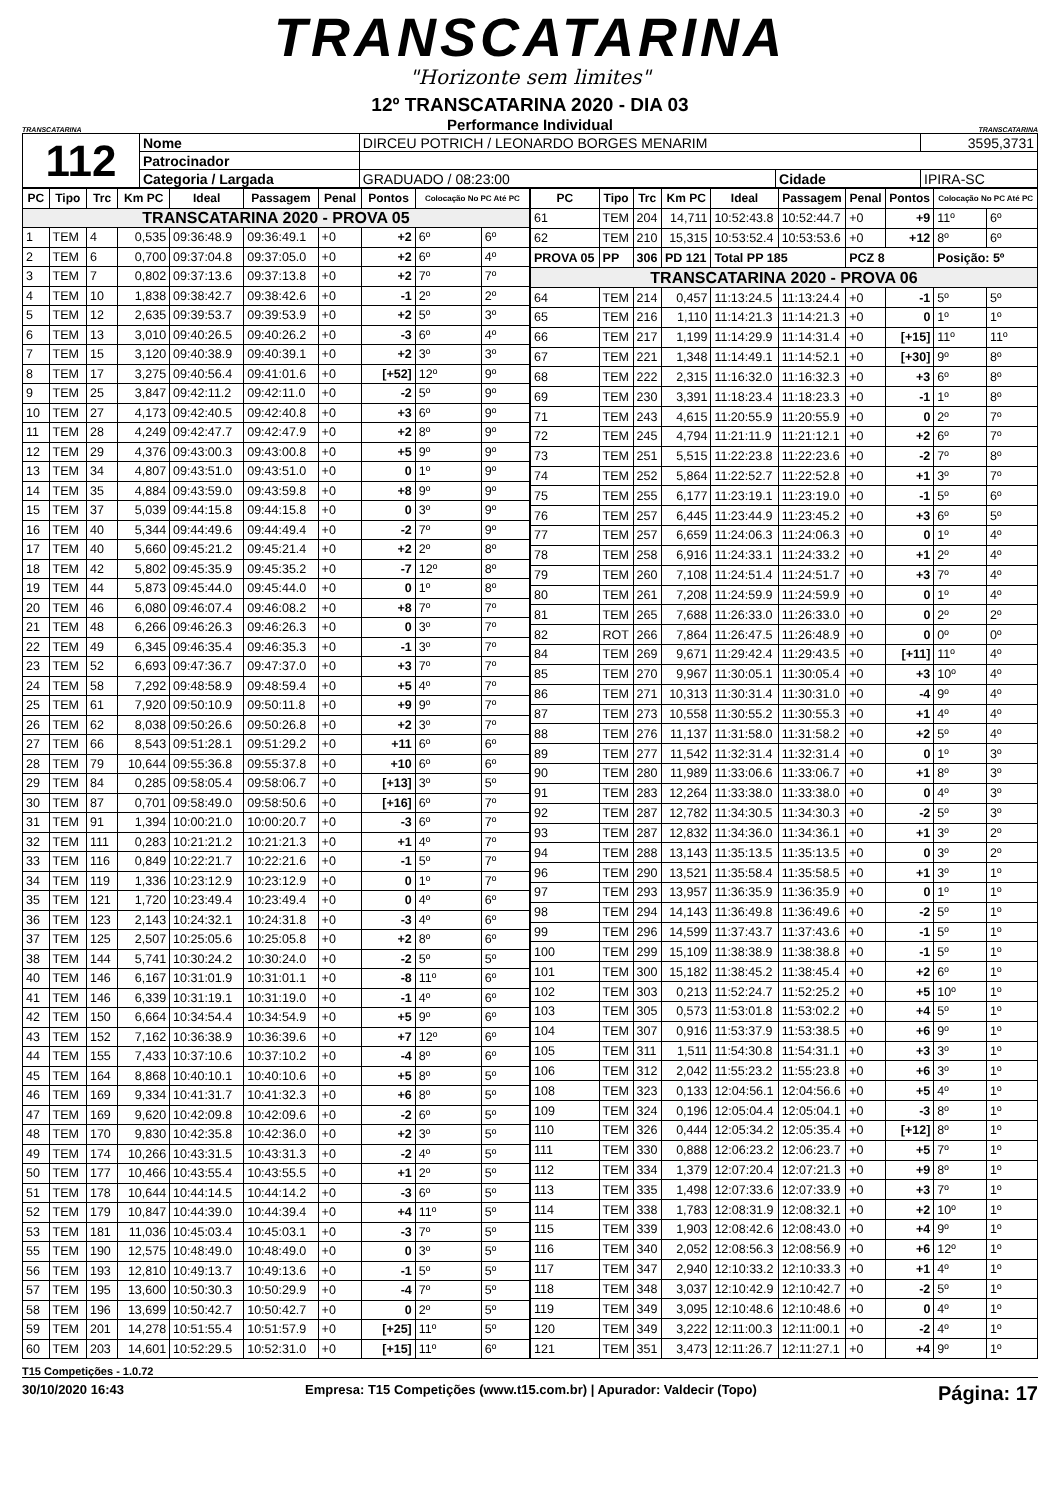TRANSCATARINA
"Horizonte sem limites"
TRANSCATARINA
12º TRANSCATARINA 2020 - DIA 03
Performance Individual
TRANSCATARINA
| 112 | Nome | DIRCEU POTRICH / LEONARDO BORGES MENARIM | | | 3595,3731 |
| | Patrocinador | | | | |
| | Categoria / Largada | GRADUADO / 08:23:00 | Cidade | IPIRA-SC | |
| PC | Tipo | Trc | Km PC | Ideal | Passagem | Penal | Pontos | Colocação No PC Até PC | |
| --- | --- | --- | --- | --- | --- | --- | --- | --- | --- |
| TRANSCATARINA 2020 - PROVA 05 | | | | | | | | | |
| 1 | TEM | 4 | 0,535 | 09:36:48.9 | 09:36:49.1 | +0 | +2 | 6º | 6º |
| 2 | TEM | 6 | 0,700 | 09:37:04.8 | 09:37:05.0 | +0 | +2 | 6º | 4º |
| 3 | TEM | 7 | 0,802 | 09:37:13.6 | 09:37:13.8 | +0 | +2 | 7º | 7º |
| 4 | TEM | 10 | 1,838 | 09:38:42.7 | 09:38:42.6 | +0 | -1 | 2º | 2º |
| 5 | TEM | 12 | 2,635 | 09:39:53.7 | 09:39:53.9 | +0 | +2 | 5º | 3º |
| 6 | TEM | 13 | 3,010 | 09:40:26.5 | 09:40:26.2 | +0 | -3 | 6º | 4º |
| 7 | TEM | 15 | 3,120 | 09:40:38.9 | 09:40:39.1 | +0 | +2 | 3º | 3º |
| 8 | TEM | 17 | 3,275 | 09:40:56.4 | 09:41:01.6 | +0 | [+52] | 12º | 9º |
| 9 | TEM | 25 | 3,847 | 09:42:11.2 | 09:42:11.0 | +0 | -2 | 5º | 9º |
| 10 | TEM | 27 | 4,173 | 09:42:40.5 | 09:42:40.8 | +0 | +3 | 6º | 9º |
| 11 | TEM | 28 | 4,249 | 09:42:47.7 | 09:42:47.9 | +0 | +2 | 8º | 9º |
| 12 | TEM | 29 | 4,376 | 09:43:00.3 | 09:43:00.8 | +0 | +5 | 9º | 9º |
| 13 | TEM | 34 | 4,807 | 09:43:51.0 | 09:43:51.0 | +0 | 0 | 1º | 9º |
| 14 | TEM | 35 | 4,884 | 09:43:59.0 | 09:43:59.8 | +0 | +8 | 9º | 9º |
| 15 | TEM | 37 | 5,039 | 09:44:15.8 | 09:44:15.8 | +0 | 0 | 3º | 9º |
| 16 | TEM | 40 | 5,344 | 09:44:49.6 | 09:44:49.4 | +0 | -2 | 7º | 9º |
| 17 | TEM | 40 | 5,660 | 09:45:21.2 | 09:45:21.4 | +0 | +2 | 2º | 8º |
| 18 | TEM | 42 | 5,802 | 09:45:35.9 | 09:45:35.2 | +0 | -7 | 12º | 8º |
| 19 | TEM | 44 | 5,873 | 09:45:44.0 | 09:45:44.0 | +0 | 0 | 1º | 8º |
| 20 | TEM | 46 | 6,080 | 09:46:07.4 | 09:46:08.2 | +0 | +8 | 7º | 7º |
| 21 | TEM | 48 | 6,266 | 09:46:26.3 | 09:46:26.3 | +0 | 0 | 3º | 7º |
| 22 | TEM | 49 | 6,345 | 09:46:35.4 | 09:46:35.3 | +0 | -1 | 3º | 7º |
| 23 | TEM | 52 | 6,693 | 09:47:36.7 | 09:47:37.0 | +0 | +3 | 7º | 7º |
| 24 | TEM | 58 | 7,292 | 09:48:58.9 | 09:48:59.4 | +0 | +5 | 4º | 7º |
| 25 | TEM | 61 | 7,920 | 09:50:10.9 | 09:50:11.8 | +0 | +9 | 9º | 7º |
| 26 | TEM | 62 | 8,038 | 09:50:26.6 | 09:50:26.8 | +0 | +2 | 3º | 7º |
| 27 | TEM | 66 | 8,543 | 09:51:28.1 | 09:51:29.2 | +0 | +11 | 6º | 6º |
| 28 | TEM | 79 | 10,644 | 09:55:36.8 | 09:55:37.8 | +0 | +10 | 6º | 6º |
| 29 | TEM | 84 | 0,285 | 09:58:05.4 | 09:58:06.7 | +0 | [+13] | 3º | 5º |
| 30 | TEM | 87 | 0,701 | 09:58:49.0 | 09:58:50.6 | +0 | [+16] | 6º | 7º |
| 31 | TEM | 91 | 1,394 | 10:00:21.0 | 10:00:20.7 | +0 | -3 | 6º | 7º |
| 32 | TEM | 111 | 0,283 | 10:21:21.2 | 10:21:21.3 | +0 | +1 | 4º | 7º |
| 33 | TEM | 116 | 0,849 | 10:22:21.7 | 10:22:21.6 | +0 | -1 | 5º | 7º |
| 34 | TEM | 119 | 1,336 | 10:23:12.9 | 10:23:12.9 | +0 | 0 | 1º | 7º |
| 35 | TEM | 121 | 1,720 | 10:23:49.4 | 10:23:49.4 | +0 | 0 | 4º | 6º |
| 36 | TEM | 123 | 2,143 | 10:24:32.1 | 10:24:31.8 | +0 | -3 | 4º | 6º |
| 37 | TEM | 125 | 2,507 | 10:25:05.6 | 10:25:05.8 | +0 | +2 | 8º | 6º |
| 38 | TEM | 144 | 5,741 | 10:30:24.2 | 10:30:24.0 | +0 | -2 | 5º | 5º |
| 40 | TEM | 146 | 6,167 | 10:31:01.9 | 10:31:01.1 | +0 | -8 | 11º | 6º |
| 41 | TEM | 146 | 6,339 | 10:31:19.1 | 10:31:19.0 | +0 | -1 | 4º | 6º |
| 42 | TEM | 150 | 6,664 | 10:34:54.4 | 10:34:54.9 | +0 | +5 | 9º | 6º |
| 43 | TEM | 152 | 7,162 | 10:36:38.9 | 10:36:39.6 | +0 | +7 | 12º | 6º |
| 44 | TEM | 155 | 7,433 | 10:37:10.6 | 10:37:10.2 | +0 | -4 | 8º | 6º |
| 45 | TEM | 164 | 8,868 | 10:40:10.1 | 10:40:10.6 | +0 | +5 | 8º | 5º |
| 46 | TEM | 169 | 9,334 | 10:41:31.7 | 10:41:32.3 | +0 | +6 | 8º | 5º |
| 47 | TEM | 169 | 9,620 | 10:42:09.8 | 10:42:09.6 | +0 | -2 | 6º | 5º |
| 48 | TEM | 170 | 9,830 | 10:42:35.8 | 10:42:36.0 | +0 | +2 | 3º | 5º |
| 49 | TEM | 174 | 10,266 | 10:43:31.5 | 10:43:31.3 | +0 | -2 | 4º | 5º |
| 50 | TEM | 177 | 10,466 | 10:43:55.4 | 10:43:55.5 | +0 | +1 | 2º | 5º |
| 51 | TEM | 178 | 10,644 | 10:44:14.5 | 10:44:14.2 | +0 | -3 | 6º | 5º |
| 52 | TEM | 179 | 10,847 | 10:44:39.0 | 10:44:39.4 | +0 | +4 | 11º | 5º |
| 53 | TEM | 181 | 11,036 | 10:45:03.4 | 10:45:03.1 | +0 | -3 | 7º | 5º |
| 55 | TEM | 190 | 12,575 | 10:48:49.0 | 10:48:49.0 | +0 | 0 | 3º | 5º |
| 56 | TEM | 193 | 12,810 | 10:49:13.7 | 10:49:13.6 | +0 | -1 | 5º | 5º |
| 57 | TEM | 195 | 13,600 | 10:50:30.3 | 10:50:29.9 | +0 | -4 | 7º | 5º |
| 58 | TEM | 196 | 13,699 | 10:50:42.7 | 10:50:42.7 | +0 | 0 | 2º | 5º |
| 59 | TEM | 201 | 14,278 | 10:51:55.4 | 10:51:57.9 | +0 | [+25] | 11º | 5º |
| 60 | TEM | 203 | 14,601 | 10:52:29.5 | 10:52:31.0 | +0 | [+15] | 11º | 6º |
| PC | Tipo | Trc | Km PC | Ideal | Passagem | Penal | Pontos | Colocação No PC Até PC | |
| --- | --- | --- | --- | --- | --- | --- | --- | --- | --- |
| 61 | TEM | 204 | 14,711 | 10:52:43.8 | 10:52:44.7 | +0 | +9 | 11º | 6º |
| 62 | TEM | 210 | 15,315 | 10:53:52.4 | 10:53:53.6 | +0 | +12 | 8º | 6º |
| PROVA 05 | PP | 306 | PD 121 | Total PP 185 | | PCZ 8 | | Posição: 5º | |
| TRANSCATARINA 2020 - PROVA 06 | | | | | | | | | |
| 64 | TEM | 214 | 0,457 | 11:13:24.5 | 11:13:24.4 | +0 | -1 | 5º | 5º |
| 65 | TEM | 216 | 1,110 | 11:14:21.3 | 11:14:21.3 | +0 | 0 | 1º | 1º |
| 66 | TEM | 217 | 1,199 | 11:14:29.9 | 11:14:31.4 | +0 | [+15] | 11º | 11º |
| 67 | TEM | 221 | 1,348 | 11:14:49.1 | 11:14:52.1 | +0 | [+30] | 9º | 8º |
| 68 | TEM | 222 | 2,315 | 11:16:32.0 | 11:16:32.3 | +0 | +3 | 6º | 8º |
| 69 | TEM | 230 | 3,391 | 11:18:23.4 | 11:18:23.3 | +0 | -1 | 1º | 8º |
| 71 | TEM | 243 | 4,615 | 11:20:55.9 | 11:20:55.9 | +0 | 0 | 2º | 7º |
| 72 | TEM | 245 | 4,794 | 11:21:11.9 | 11:21:12.1 | +0 | +2 | 6º | 7º |
| 73 | TEM | 251 | 5,515 | 11:22:23.8 | 11:22:23.6 | +0 | -2 | 7º | 8º |
| 74 | TEM | 252 | 5,864 | 11:22:52.7 | 11:22:52.8 | +0 | +1 | 3º | 7º |
| 75 | TEM | 255 | 6,177 | 11:23:19.1 | 11:23:19.0 | +0 | -1 | 5º | 6º |
| 76 | TEM | 257 | 6,445 | 11:23:44.9 | 11:23:45.2 | +0 | +3 | 6º | 5º |
| 77 | TEM | 257 | 6,659 | 11:24:06.3 | 11:24:06.3 | +0 | 0 | 1º | 4º |
| 78 | TEM | 258 | 6,916 | 11:24:33.1 | 11:24:33.2 | +0 | +1 | 2º | 4º |
| 79 | TEM | 260 | 7,108 | 11:24:51.4 | 11:24:51.7 | +0 | +3 | 7º | 4º |
| 80 | TEM | 261 | 7,208 | 11:24:59.9 | 11:24:59.9 | +0 | 0 | 1º | 4º |
| 81 | TEM | 265 | 7,688 | 11:26:33.0 | 11:26:33.0 | +0 | 0 | 2º | 2º |
| 82 | ROT | 266 | 7,864 | 11:26:47.5 | 11:26:48.9 | +0 | 0 | 0º | 0º |
| 84 | TEM | 269 | 9,671 | 11:29:42.4 | 11:29:43.5 | +0 | [+11] | 11º | 4º |
| 85 | TEM | 270 | 9,967 | 11:30:05.1 | 11:30:05.4 | +0 | +3 | 10º | 4º |
| 86 | TEM | 271 | 10,313 | 11:30:31.4 | 11:30:31.0 | +0 | -4 | 9º | 4º |
| 87 | TEM | 273 | 10,558 | 11:30:55.2 | 11:30:55.3 | +0 | +1 | 4º | 4º |
| 88 | TEM | 276 | 11,137 | 11:31:58.0 | 11:31:58.2 | +0 | +2 | 5º | 4º |
| 89 | TEM | 277 | 11,542 | 11:32:31.4 | 11:32:31.4 | +0 | 0 | 1º | 3º |
| 90 | TEM | 280 | 11,989 | 11:33:06.6 | 11:33:06.7 | +0 | +1 | 8º | 3º |
| 91 | TEM | 283 | 12,264 | 11:33:38.0 | 11:33:38.0 | +0 | 0 | 4º | 3º |
| 92 | TEM | 287 | 12,782 | 11:34:30.5 | 11:34:30.3 | +0 | -2 | 5º | 3º |
| 93 | TEM | 287 | 12,832 | 11:34:36.0 | 11:34:36.1 | +0 | +1 | 3º | 2º |
| 94 | TEM | 288 | 13,143 | 11:35:13.5 | 11:35:13.5 | +0 | 0 | 3º | 2º |
| 96 | TEM | 290 | 13,521 | 11:35:58.4 | 11:35:58.5 | +0 | +1 | 3º | 1º |
| 97 | TEM | 293 | 13,957 | 11:36:35.9 | 11:36:35.9 | +0 | 0 | 1º | 1º |
| 98 | TEM | 294 | 14,143 | 11:36:49.8 | 11:36:49.6 | +0 | -2 | 5º | 1º |
| 99 | TEM | 296 | 14,599 | 11:37:43.7 | 11:37:43.6 | +0 | -1 | 5º | 1º |
| 100 | TEM | 299 | 15,109 | 11:38:38.9 | 11:38:38.8 | +0 | -1 | 5º | 1º |
| 101 | TEM | 300 | 15,182 | 11:38:45.2 | 11:38:45.4 | +0 | +2 | 6º | 1º |
| 102 | TEM | 303 | 0,213 | 11:52:24.7 | 11:52:25.2 | +0 | +5 | 10º | 1º |
| 103 | TEM | 305 | 0,573 | 11:53:01.8 | 11:53:02.2 | +0 | +4 | 5º | 1º |
| 104 | TEM | 307 | 0,916 | 11:53:37.9 | 11:53:38.5 | +0 | +6 | 9º | 1º |
| 105 | TEM | 311 | 1,511 | 11:54:30.8 | 11:54:31.1 | +0 | +3 | 3º | 1º |
| 106 | TEM | 312 | 2,042 | 11:55:23.2 | 11:55:23.8 | +0 | +6 | 3º | 1º |
| 108 | TEM | 323 | 0,133 | 12:04:56.1 | 12:04:56.6 | +0 | +5 | 4º | 1º |
| 109 | TEM | 324 | 0,196 | 12:05:04.4 | 12:05:04.1 | +0 | -3 | 8º | 1º |
| 110 | TEM | 326 | 0,444 | 12:05:34.2 | 12:05:35.4 | +0 | [+12] | 8º | 1º |
| 111 | TEM | 330 | 0,888 | 12:06:23.2 | 12:06:23.7 | +0 | +5 | 7º | 1º |
| 112 | TEM | 334 | 1,379 | 12:07:20.4 | 12:07:21.3 | +0 | +9 | 8º | 1º |
| 113 | TEM | 335 | 1,498 | 12:07:33.6 | 12:07:33.9 | +0 | +3 | 7º | 1º |
| 114 | TEM | 338 | 1,783 | 12:08:31.9 | 12:08:32.1 | +0 | +2 | 10º | 1º |
| 115 | TEM | 339 | 1,903 | 12:08:42.6 | 12:08:43.0 | +0 | +4 | 9º | 1º |
| 116 | TEM | 340 | 2,052 | 12:08:56.3 | 12:08:56.9 | +0 | +6 | 12º | 1º |
| 117 | TEM | 347 | 2,940 | 12:10:33.2 | 12:10:33.3 | +0 | +1 | 4º | 1º |
| 118 | TEM | 348 | 3,037 | 12:10:42.9 | 12:10:42.7 | +0 | -2 | 5º | 1º |
| 119 | TEM | 349 | 3,095 | 12:10:48.6 | 12:10:48.6 | +0 | 0 | 4º | 1º |
| 120 | TEM | 349 | 3,222 | 12:11:00.3 | 12:11:00.1 | +0 | -2 | 4º | 1º |
| 121 | TEM | 351 | 3,473 | 12:11:26.7 | 12:11:27.1 | +0 | +4 | 9º | 1º |
T15 Competições - 1.0.72
30/10/2020 16:43 Empresa: T15 Competições (www.t15.com.br) | Apurador: Valdecir (Topo) Página: 17